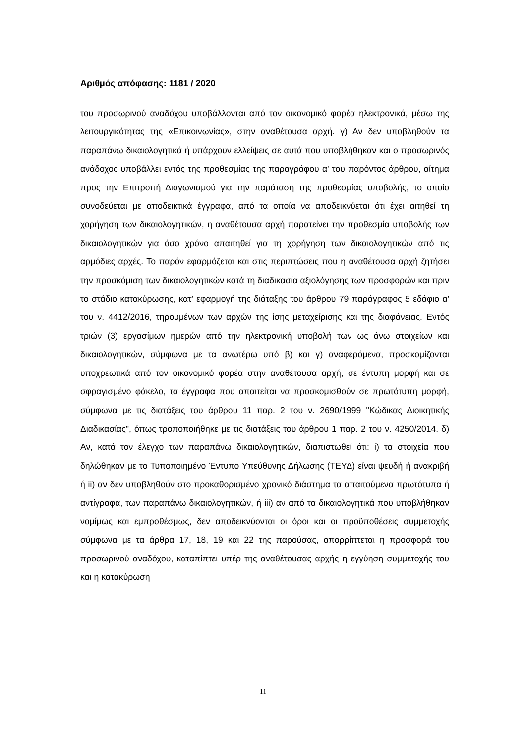Αριθμός απόφασης: 1181 / 2020
του προσωρινού αναδόχου υποβάλλονται από τον οικονομικό φορέα ηλεκτρονικά, μέσω της λειτουργικότητας της «Επικοινωνίας», στην αναθέτουσα αρχή. γ) Αν δεν υποβληθούν τα παραπάνω δικαιολογητικά ή υπάρχουν ελλείψεις σε αυτά που υποβλήθηκαν και ο προσωρινός ανάδοχος υποβάλλει εντός της προθεσμίας της παραγράφου α' του παρόντος άρθρου, αίτημα προς την Επιτροπή Διαγωνισμού για την παράταση της προθεσμίας υποβολής, το οποίο συνοδεύεται με αποδεικτικά έγγραφα, από τα οποία να αποδεικνύεται ότι έχει αιτηθεί τη χορήγηση των δικαιολογητικών, η αναθέτουσα αρχή παρατείνει την προθεσμία υποβολής των δικαιολογητικών για όσο χρόνο απαιτηθεί για τη χορήγηση των δικαιολογητικών από τις αρμόδιες αρχές. Το παρόν εφαρμόζεται και στις περιπτώσεις που η αναθέτουσα αρχή ζητήσει την προσκόμιση των δικαιολογητικών κατά τη διαδικασία αξιολόγησης των προσφορών και πριν το στάδιο κατακύρωσης, κατ' εφαρμογή της διάταξης του άρθρου 79 παράγραφος 5 εδάφιο α' του ν. 4412/2016, τηρουμένων των αρχών της ίσης μεταχείρισης και της διαφάνειας. Εντός τριών (3) εργασίμων ημερών από την ηλεκτρονική υποβολή των ως άνω στοιχείων και δικαιολογητικών, σύμφωνα με τα ανωτέρω υπό β) και γ) αναφερόμενα, προσκομίζονται υποχρεωτικά από τον οικονομικό φορέα στην αναθέτουσα αρχή, σε έντυπη μορφή και σε σφραγισμένο φάκελο, τα έγγραφα που απαιτείται να προσκομισθούν σε πρωτότυπη μορφή, σύμφωνα με τις διατάξεις του άρθρου 11 παρ. 2 του ν. 2690/1999 "Κώδικας Διοικητικής Διαδικασίας", όπως τροποποιήθηκε με τις διατάξεις του άρθρου 1 παρ. 2 του ν. 4250/2014. δ) Αν, κατά τον έλεγχο των παραπάνω δικαιολογητικών, διαπιστωθεί ότι: i) τα στοιχεία που δηλώθηκαν με το Τυποποιημένο Έντυπο Υπεύθυνης Δήλωσης (ΤΕΥΔ) είναι ψευδή ή ανακριβή ή ii) αν δεν υποβληθούν στο προκαθορισμένο χρονικό διάστημα τα απαιτούμενα πρωτότυπα ή αντίγραφα, των παραπάνω δικαιολογητικών, ή iii) αν από τα δικαιολογητικά που υποβλήθηκαν νομίμως και εμπροθέσμως, δεν αποδεικνύονται οι όροι και οι προϋποθέσεις συμμετοχής σύμφωνα με τα άρθρα 17, 18, 19 και 22 της παρούσας, απορρίπτεται η προσφορά του προσωρινού αναδόχου, καταπίπτει υπέρ της αναθέτουσας αρχής η εγγύηση συμμετοχής του και η κατακύρωση
11